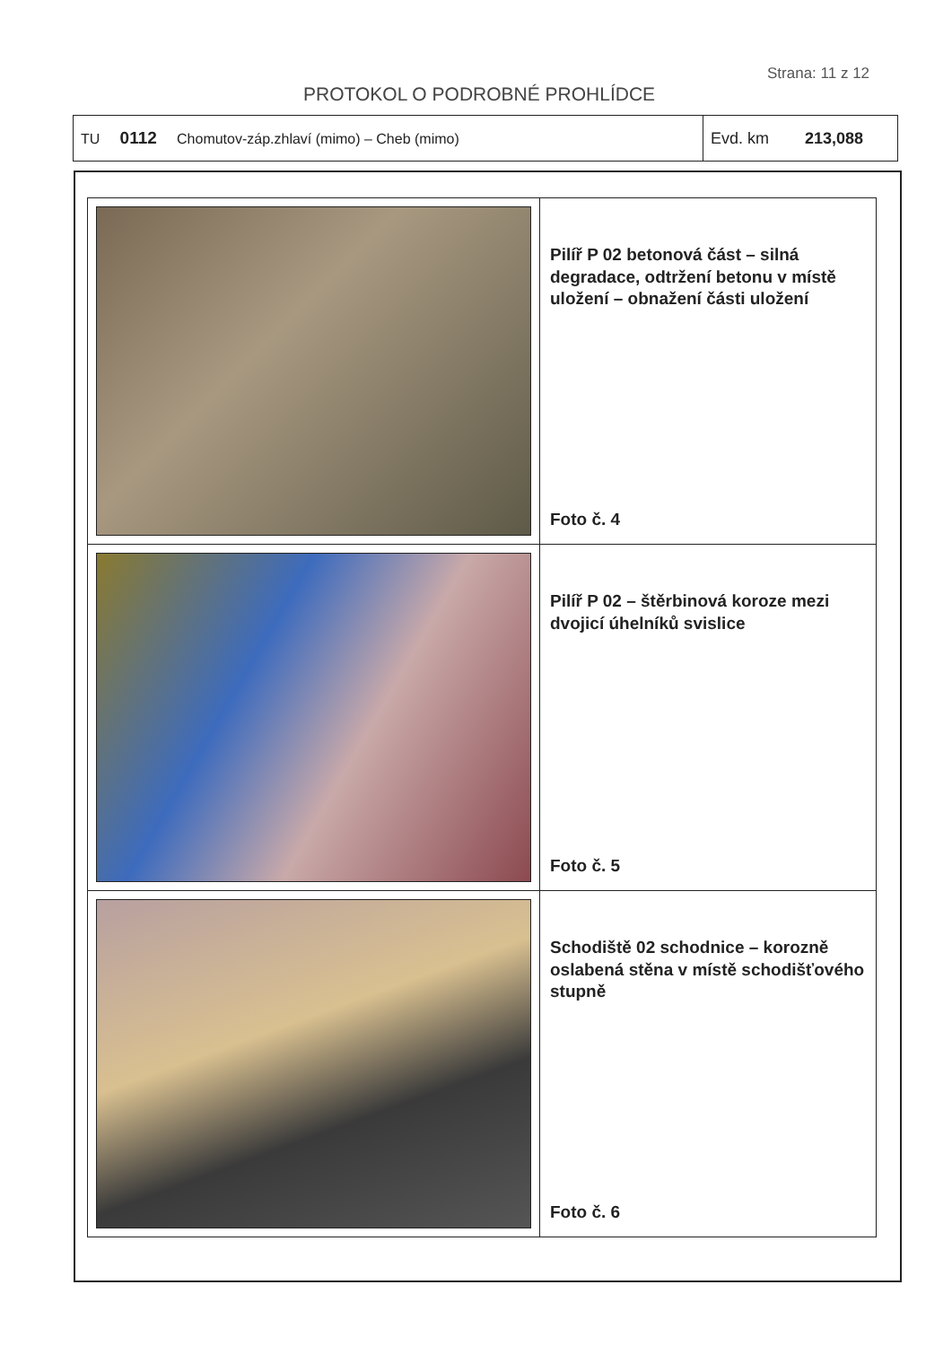Strana: 11 z 12
PROTOKOL O PODROBNÉ PROHLÍDCE
| TU 0112 Chomutov-záp.zhlaví (mimo) – Cheb (mimo) | Evd. km 213,088 |
| | Pilíř P 02 betonová část – silná degradace, odtržení betonu v místě uložení – obnažení části uložení Foto č. 4 |
| | Pilíř P 02 – štěrbinová koroze mezi dvojicí úhelníků svislice Foto č. 5 |
| | Schodiště 02 schodnice – korozně oslabená stěna v místě schodišťového stupně Foto č. 6 |